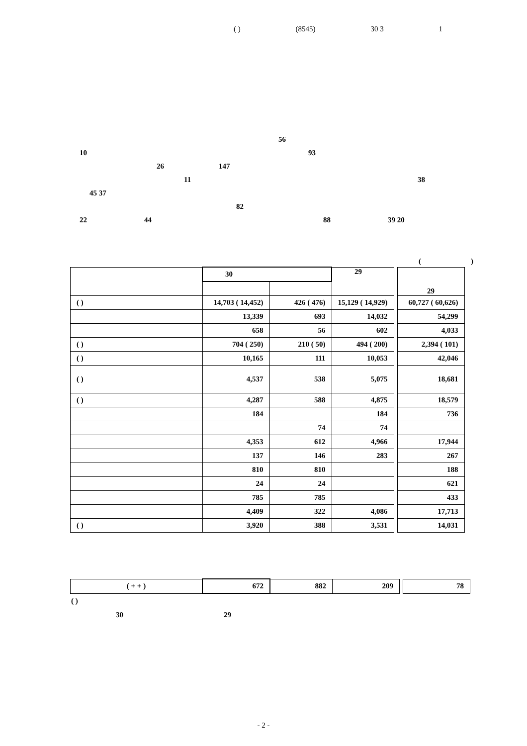( ) (8545) 30 3 1
56
10 93
26 147
11 38
45 37 82
22 44 88 39 20
()
| | 30 | | 29 | | 29 |
| ( ) | 14,703 ( 14,452) | 426 ( 476) | 15,129 ( 14,929) | | 60,727 ( 60,626) |
| | 13,339 | 693 | 14,032 | | 54,299 |
| | 658 | 56 | 602 | | 4,033 |
| ( ) | 704 ( 250) | 210 ( 50) | 494 ( 200) | | 2,394 ( 101) |
| ( ) | 10,165 | 111 | 10,053 | | 42,046 |
| ( ) | 4,537 | 538 | 5,075 | | 18,681 |
| ( ) | 4,287 | 588 | 4,875 | | 18,579 |
| | 184 | | 184 | | 736 |
| | | 74 | 74 | | |
| | 4,353 | 612 | 4,966 | | 17,944 |
| | 137 | 146 | 283 | | 267 |
| | 810 | 810 | | | 188 |
| | 24 | 24 | | | 621 |
| | 785 | 785 | | | 433 |
| | 4,409 | 322 | 4,086 | | 17,713 |
| ( ) | 3,920 | 388 | 3,531 | | 14,031 |
| ( + + ) | 672 | 882 | 209 | | 78 |
( )
30 29
- 2 -